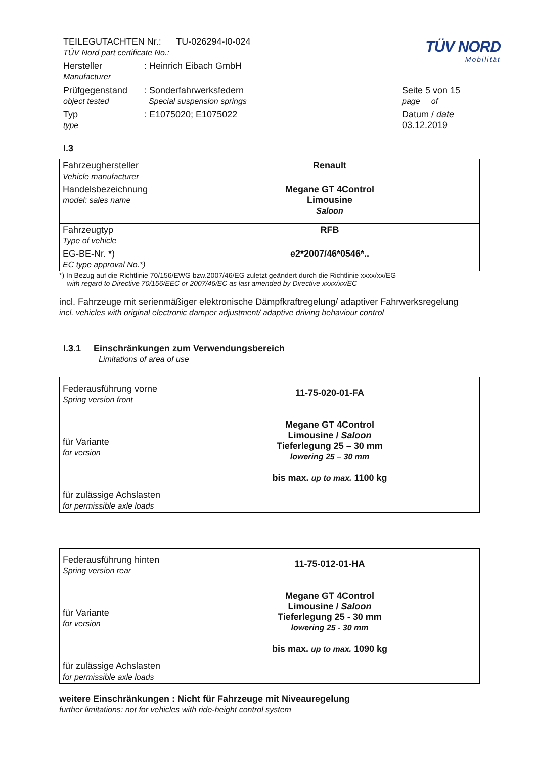TÜV NORD
Mobilität
| TEILEGUTACHTEN Nr.: TU-026294-I0-024 TÜV Nord part certificate No.: | | |
| Hersteller Manufacturer | : Heinrich Eibach GmbH | |
| Prüfgegenstand object tested | : Sonderfahrwerksfedern Special suspension springs | Seite 5 von 15 page of |
| Typ type | : E1075020; E1075022 | Datum / date 03.12.2019 |
I.3
| Fahrzeughersteller Vehicle manufacturer | Renault |
| Handelsbezeichnung model: sales name | Megane GT 4Control Limousine Saloon |
| Fahrzeugtyp Type of vehicle | RFB |
| EG-BE-Nr. *) EC type approval No.*) | e2*2007/46*0546*.. |
*) In Bezug auf die Richtlinie 70/156/EWG bzw.2007/46/EG zuletzt geändert durch die Richtlinie xxxx/xx/EG
with regard to Directive 70/156/EEC or 2007/46/EC as last amended by Directive xxxx/xx/EC
incl. Fahrzeuge mit serienmäßiger elektronische Dämpfkraftregelung/ adaptiver Fahrwerksregelung
incl. vehicles with original electronic damper adjustment/ adaptive driving behaviour control
I.3.1 Einschränkungen zum Verwendungsbereich
Limitations of area of use
| Federausführung vorne Spring version front für Variante for version für zulässige Achslasten for permissible axle loads | 11-75-020-01-FA Megane GT 4Control Limousine / Saloon Tieferlegung 25 – 30 mm lowering 25 – 30 mm bis max. up to max. 1100 kg |
| Federausführung hinten Spring version rear für Variante for version für zulässige Achslasten for permissible axle loads | 11-75-012-01-HA Megane GT 4Control Limousine / Saloon Tieferlegung 25 - 30 mm lowering 25 - 30 mm bis max. up to max. 1090 kg |
weitere Einschränkungen : Nicht für Fahrzeuge mit Niveauregelung
further limitations: not for vehicles with ride-height control system